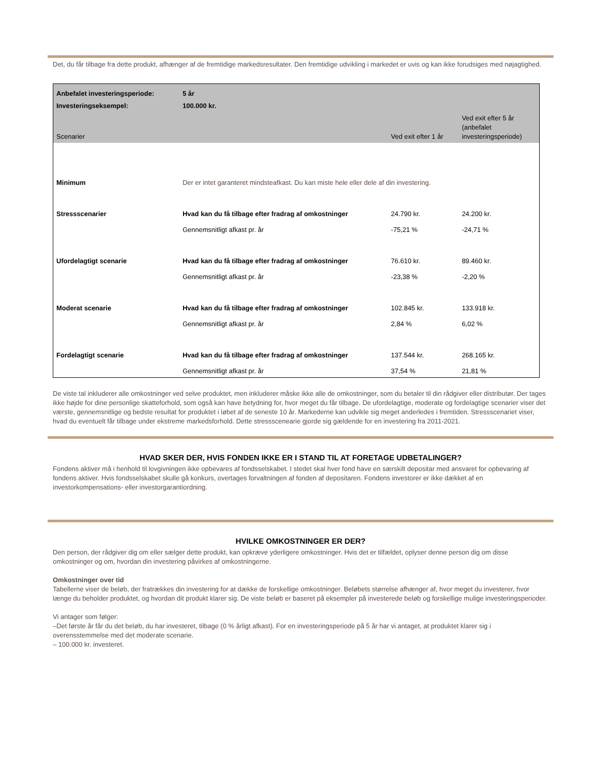Det, du får tilbage fra dette produkt, afhænger af de fremtidige markedsresultater. Den fremtidige udvikling i markedet er uvis og kan ikke forudsiges med nøjagtighed.
| Anbefalet investeringsperiode: | 5 år | | |
| Investeringseksempel: | 100.000 kr. | | |
| Scenarier | | Ved exit efter 1 år | Ved exit efter 5 år (anbefalet investeringsperiode) |
| Minimum | Der er intet garanteret mindsteafkast. Du kan miste hele eller dele af din investering. | | |
| Stressscenarier | Hvad kan du få tilbage efter fradrag af omkostninger | 24.790 kr. | 24.200 kr. |
| | Gennemsnitligt afkast pr. år | -75,21 % | -24,71 % |
| Ufordelagtigt scenarie | Hvad kan du få tilbage efter fradrag af omkostninger | 76.610 kr. | 89.460 kr. |
| | Gennemsnitligt afkast pr. år | -23,38 % | -2,20 % |
| Moderat scenarie | Hvad kan du få tilbage efter fradrag af omkostninger | 102.845 kr. | 133.918 kr. |
| | Gennemsnitligt afkast pr. år | 2,84 % | 6,02 % |
| Fordelagtigt scenarie | Hvad kan du få tilbage efter fradrag af omkostninger | 137.544 kr. | 268.165 kr. |
| | Gennemsnitligt afkast pr. år | 37,54 % | 21,81 % |
De viste tal inkluderer alle omkostninger ved selve produktet, men inkluderer måske ikke alle de omkostninger, som du betaler til din rådgiver eller distributør. Der tages ikke højde for dine personlige skatteforhold, som også kan have betydning for, hvor meget du får tilbage. De ufordelagtige, moderate og fordelagtige scenarier viser det værste, gennemsnitlige og bedste resultat for produktet i løbet af de seneste 10 år. Markederne kan udvikle sig meget anderledes i fremtiden. Stressscenariet viser, hvad du eventuelt får tilbage under ekstreme markedsforhold. Dette stressscenearie gjorde sig gældende for en investering fra 2011-2021.
HVAD SKER DER, HVIS FONDEN IKKE ER I STAND TIL AT FORETAGE UDBETALINGER?
Fondens aktiver må i henhold til lovgivningen ikke opbevares af fondsselskabet. I stedet skal hver fond have en særskilt depositar med ansvaret for opbevaring af fondens aktiver. Hvis fondsselskabet skulle gå konkurs, overtages forvaltningen af fonden af depositaren. Fondens investorer er ikke dækket af en investorkompensations- eller investorgarantiordning.
HVILKE OMKOSTNINGER ER DER?
Den person, der rådgiver dig om eller sælger dette produkt, kan opkræve yderligere omkostninger. Hvis det er tilfældet, oplyser denne person dig om disse omkostninger og om, hvordan din investering påvirkes af omkostningerne.
Omkostninger over tid
Tabellerne viser de beløb, der fratrækkes din investering for at dække de forskellige omkostninger. Beløbets størrelse afhænger af, hvor meget du investerer, hvor længe du beholder produktet, og hvordan dit produkt klarer sig. De viste beløb er baseret på eksempler på investerede beløb og forskellige mulige investeringsperioder.
Vi antager som følger:
–Det første år får du det beløb, du har investeret, tilbage (0 % årligt afkast). For en investeringsperiode på 5 år har vi antaget, at produktet klarer sig i overensstemmelse med det moderate scenarie.
– 100.000 kr. investeret.